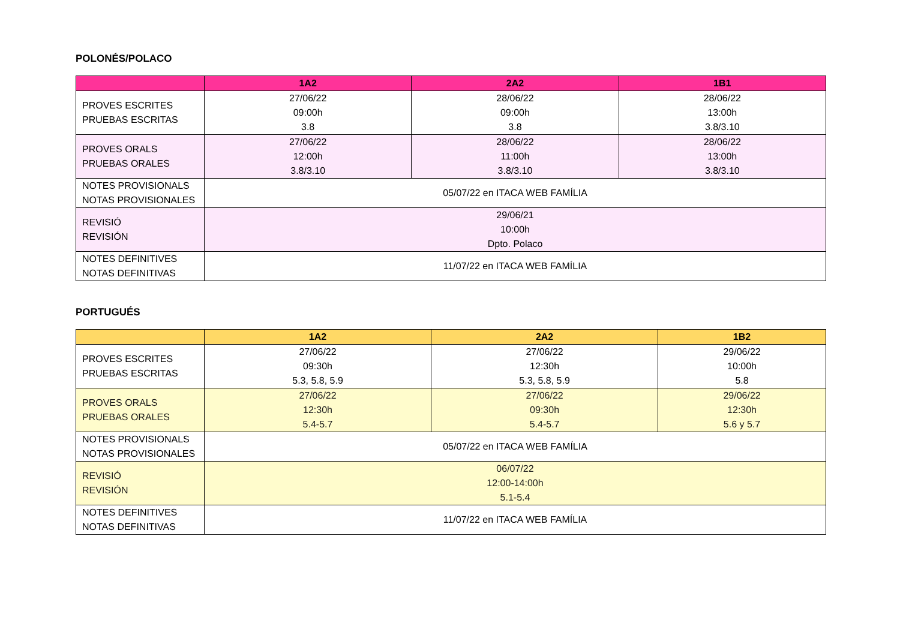POLONÉS/POLACO
| | 1A2 | 2A2 | 1B1 |
| --- | --- | --- | --- |
| PROVES ESCRITES PRUEBAS ESCRITAS | 27/06/22 09:00h 3.8 | 28/06/22 09:00h 3.8 | 28/06/22 13:00h 3.8/3.10 |
| PROVES ORALS PRUEBAS ORALES | 27/06/22 12:00h 3.8/3.10 | 28/06/22 11:00h 3.8/3.10 | 28/06/22 13:00h 3.8/3.10 |
| NOTES PROVISIONALS NOTAS PROVISIONALES | 05/07/22 en ITACA WEB FAMÍLIA | | |
| REVISIÓ REVISIÓN | 29/06/21 10:00h Dpto. Polaco | | |
| NOTES DEFINITIVES NOTAS DEFINITIVAS | 11/07/22 en ITACA WEB FAMÍLIA | | |
PORTUGUÉS
| | 1A2 | 2A2 | 1B2 |
| --- | --- | --- | --- |
| PROVES ESCRITES PRUEBAS ESCRITAS | 27/06/22 09:30h 5.3, 5.8, 5.9 | 27/06/22 12:30h 5.3, 5.8, 5.9 | 29/06/22 10:00h 5.8 |
| PROVES ORALS PRUEBAS ORALES | 27/06/22 12:30h 5.4-5.7 | 27/06/22 09:30h 5.4-5.7 | 29/06/22 12:30h 5.6 y 5.7 |
| NOTES PROVISIONALS NOTAS PROVISIONALES | 05/07/22 en ITACA WEB FAMÍLIA | | |
| REVISIÓ REVISIÓN | 06/07/22 12:00-14:00h 5.1-5.4 | | |
| NOTES DEFINITIVES NOTAS DEFINITIVAS | 11/07/22 en ITACA WEB FAMÍLIA | | |